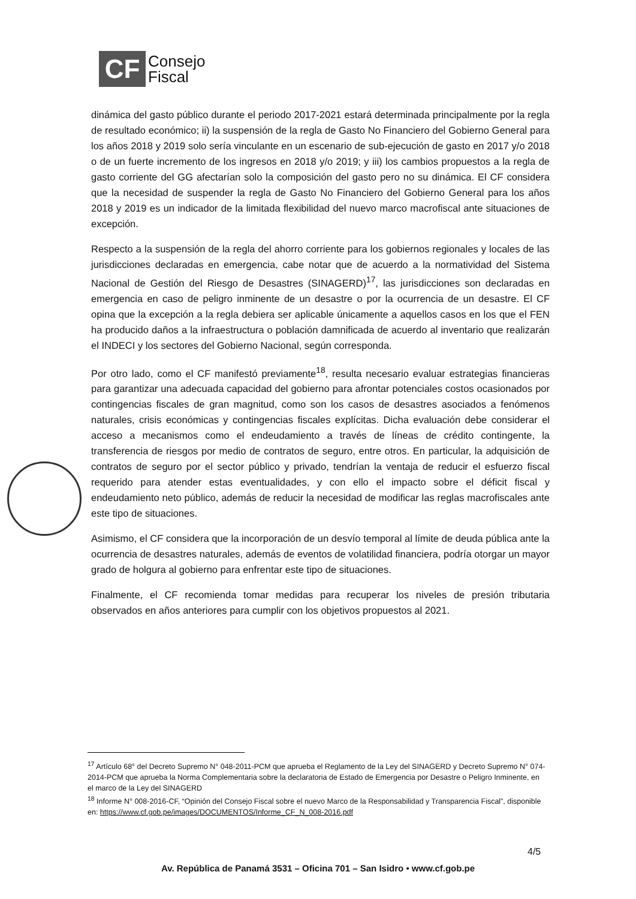CF
Consejo
Fiscal
dinámica del gasto público durante el periodo 2017-2021 estará determinada principalmente por la regla de resultado económico; ii) la suspensión de la regla de Gasto No Financiero del Gobierno General para los años 2018 y 2019 solo sería vinculante en un escenario de sub-ejecución de gasto en 2017 y/o 2018 o de un fuerte incremento de los ingresos en 2018 y/o 2019; y iii) los cambios propuestos a la regla de gasto corriente del GG afectarían solo la composición del gasto pero no su dinámica. El CF considera que la necesidad de suspender la regla de Gasto No Financiero del Gobierno General para los años 2018 y 2019 es un indicador de la limitada flexibilidad del nuevo marco macrofiscal ante situaciones de excepción.
Respecto a la suspensión de la regla del ahorro corriente para los gobiernos regionales y locales de las jurisdicciones declaradas en emergencia, cabe notar que de acuerdo a la normatividad del Sistema Nacional de Gestión del Riesgo de Desastres (SINAGERD)<sup>17</sup>, las jurisdicciones son declaradas en emergencia en caso de peligro inminente de un desastre o por la ocurrencia de un desastre. El CF opina que la excepción a la regla debiera ser aplicable únicamente a aquellos casos en los que el FEN ha producido daños a la infraestructura o población damnificada de acuerdo al inventario que realizarán el INDECI y los sectores del Gobierno Nacional, según corresponda.
Por otro lado, como el CF manifestó previamente<sup>18</sup>, resulta necesario evaluar estrategias financieras para garantizar una adecuada capacidad del gobierno para afrontar potenciales costos ocasionados por contingencias fiscales de gran magnitud, como son los casos de desastres asociados a fenómenos naturales, crisis económicas y contingencias fiscales explícitas. Dicha evaluación debe considerar el acceso a mecanismos como el endeudamiento a través de líneas de crédito contingente, la transferencia de riesgos por medio de contratos de seguro, entre otros. En particular, la adquisición de contratos de seguro por el sector público y privado, tendrían la ventaja de reducir el esfuerzo fiscal requerido para atender estas eventualidades, y con ello el impacto sobre el déficit fiscal y endeudamiento neto público, además de reducir la necesidad de modificar las reglas macrofiscales ante este tipo de situaciones.
Asimismo, el CF considera que la incorporación de un desvío temporal al límite de deuda pública ante la ocurrencia de desastres naturales, además de eventos de volatilidad financiera, podría otorgar un mayor grado de holgura al gobierno para enfrentar este tipo de situaciones.
Finalmente, el CF recomienda tomar medidas para recuperar los niveles de presión tributaria observados en años anteriores para cumplir con los objetivos propuestos al 2021.
<sup>17</sup> Artículo 68° del Decreto Supremo N° 048-2011-PCM que aprueba el Reglamento de la Ley del SINAGERD y Decreto Supremo N° 074-2014-PCM que aprueba la Norma Complementaria sobre la declaratoria de Estado de Emergencia por Desastre o Peligro Inminente, en el marco de la Ley del SINAGERD
<sup>18</sup> Informe N° 008-2016-CF, “Opinión del Consejo Fiscal sobre el nuevo Marco de la Responsabilidad y Transparencia Fiscal”, disponible en: https://www.cf.gob.pe/images/DOCUMENTOS/Informe_CF_N_008-2016.pdf
4/5
Av. República de Panamá 3531 – Oficina 701 – San Isidro • www.cf.gob.pe